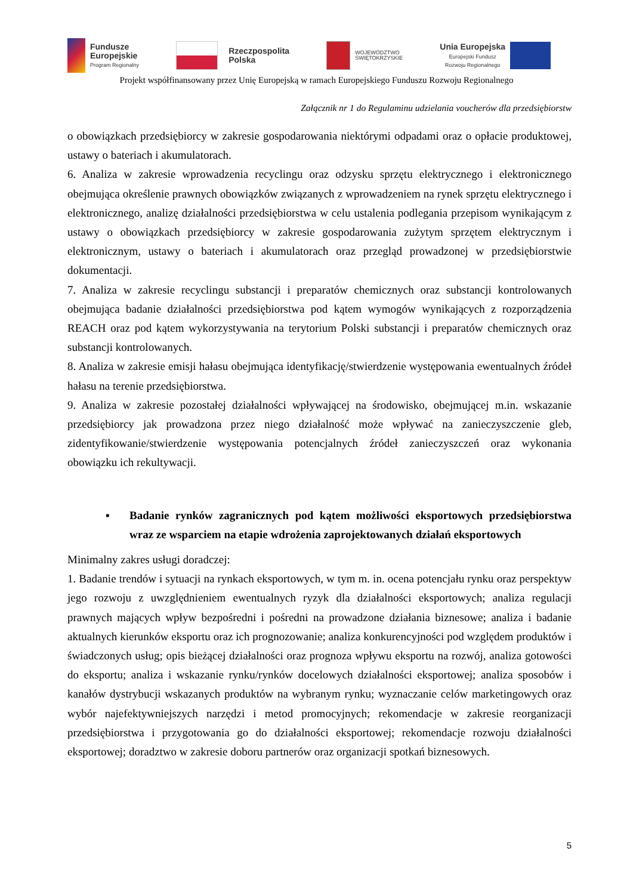Fundusze
Europejskie
Program Regionalny
Rzeczpospolita
Polska
WOJEWÓDZTWO
ŚWIĘTOKRZYSKIE
Unia Europejska
Europejski Fundusz
Rozwoju Regionalnego
Projekt współfinansowany przez Unię Europejską w ramach Europejskiego Funduszu Rozwoju Regionalnego
Załącznik nr 1 do Regulaminu udzielania voucherów dla przedsiębiorstw
o obowiązkach przedsiębiorcy w zakresie gospodarowania niektórymi odpadami oraz o opłacie produktowej, ustawy o bateriach i akumulatorach.
6. Analiza w zakresie wprowadzenia recyclingu oraz odzysku sprzętu elektrycznego i elektronicznego obejmująca określenie prawnych obowiązków związanych z wprowadzeniem na rynek sprzętu elektrycznego i elektronicznego, analizę działalności przedsiębiorstwa w celu ustalenia podlegania przepisom wynikającym z ustawy o obowiązkach przedsiębiorcy w zakresie gospodarowania zużytym sprzętem elektrycznym i elektronicznym, ustawy o bateriach i akumulatorach oraz przegląd prowadzonej w przedsiębiorstwie dokumentacji.
7. Analiza w zakresie recyclingu substancji i preparatów chemicznych oraz substancji kontrolowanych obejmująca badanie działalności przedsiębiorstwa pod kątem wymogów wynikających z rozporządzenia REACH oraz pod kątem wykorzystywania na terytorium Polski substancji i preparatów chemicznych oraz substancji kontrolowanych.
8. Analiza w zakresie emisji hałasu obejmująca identyfikację/stwierdzenie występowania ewentualnych źródeł hałasu na terenie przedsiębiorstwa.
9. Analiza w zakresie pozostałej działalności wpływającej na środowisko, obejmującej m.in. wskazanie przedsiębiorcy jak prowadzona przez niego działalność może wpływać na zanieczyszczenie gleb, zidentyfikowanie/stwierdzenie występowania potencjalnych źródeł zanieczyszczeń oraz wykonania obowiązku ich rekultywacji.
▪ Badanie rynków zagranicznych pod kątem możliwości eksportowych przedsiębiorstwa wraz ze wsparciem na etapie wdrożenia zaprojektowanych działań eksportowych
Minimalny zakres usługi doradczej:
1. Badanie trendów i sytuacji na rynkach eksportowych, w tym m. in. ocena potencjału rynku oraz perspektyw jego rozwoju z uwzględnieniem ewentualnych ryzyk dla działalności eksportowych; analiza regulacji prawnych mających wpływ bezpośredni i pośredni na prowadzone działania biznesowe; analiza i badanie aktualnych kierunków eksportu oraz ich prognozowanie; analiza konkurencyjności pod względem produktów i świadczonych usług; opis bieżącej działalności oraz prognoza wpływu eksportu na rozwój, analiza gotowości do eksportu; analiza i wskazanie rynku/rynków docelowych działalności eksportowej; analiza sposobów i kanałów dystrybucji wskazanych produktów na wybranym rynku; wyznaczanie celów marketingowych oraz wybór najefektywniejszych narzędzi i metod promocyjnych; rekomendacje w zakresie reorganizacji przedsiębiorstwa i przygotowania go do działalności eksportowej; rekomendacje rozwoju działalności eksportowej; doradztwo w zakresie doboru partnerów oraz organizacji spotkań biznesowych.
5